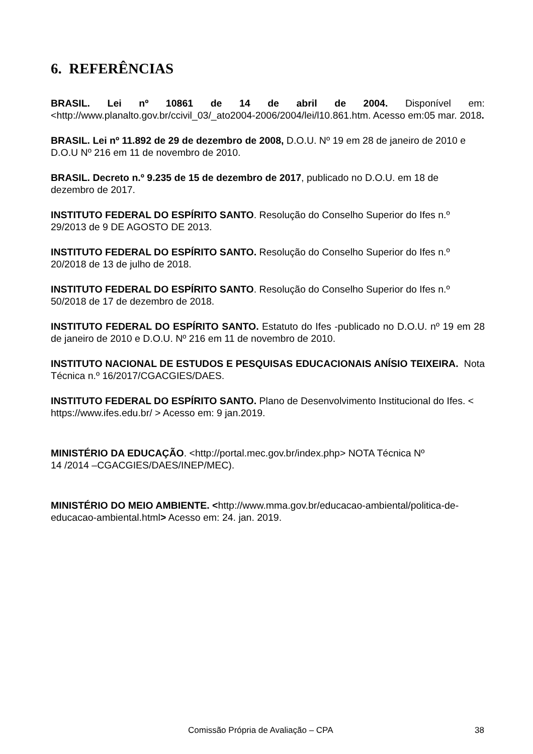6. REFERÊNCIAS
BRASIL. Lei nº 10861 de 14 de abril de 2004. Disponível em: <http://www.planalto.gov.br/ccivil_03/_ato2004-2006/2004/lei/l10.861.htm. Acesso em:05 mar. 2018.
BRASIL. Lei nº 11.892 de 29 de dezembro de 2008, D.O.U. Nº 19 em 28 de janeiro de 2010 e D.O.U Nº 216 em 11 de novembro de 2010.
BRASIL. Decreto n.º 9.235 de 15 de dezembro de 2017, publicado no D.O.U. em 18 de dezembro de 2017.
INSTITUTO FEDERAL DO ESPÍRITO SANTO. Resolução do Conselho Superior do Ifes n.º 29/2013 de 9 DE AGOSTO DE 2013.
INSTITUTO FEDERAL DO ESPÍRITO SANTO. Resolução do Conselho Superior do Ifes n.º 20/2018 de 13 de julho de 2018.
INSTITUTO FEDERAL DO ESPÍRITO SANTO. Resolução do Conselho Superior do Ifes n.º 50/2018 de 17 de dezembro de 2018.
INSTITUTO FEDERAL DO ESPÍRITO SANTO. Estatuto do Ifes -publicado no D.O.U. nº 19 em 28 de janeiro de 2010 e D.O.U. Nº 216 em 11 de novembro de 2010.
INSTITUTO NACIONAL DE ESTUDOS E PESQUISAS EDUCACIONAIS ANÍSIO TEIXEIRA. Nota Técnica n.º 16/2017/CGACGIES/DAES.
INSTITUTO FEDERAL DO ESPÍRITO SANTO. Plano de Desenvolvimento Institucional do Ifes. < https://www.ifes.edu.br/ > Acesso em: 9 jan.2019.
MINISTÉRIO DA EDUCAÇÃO. <http://portal.mec.gov.br/index.php> NOTA Técnica Nº
14 /2014 –CGACGIES/DAES/INEP/MEC).
MINISTÉRIO DO MEIO AMBIENTE. <http://www.mma.gov.br/educacao-ambiental/politica-de-educacao-ambiental.html> Acesso em: 24. jan. 2019.
Comissão Própria de Avaliação – CPA 38